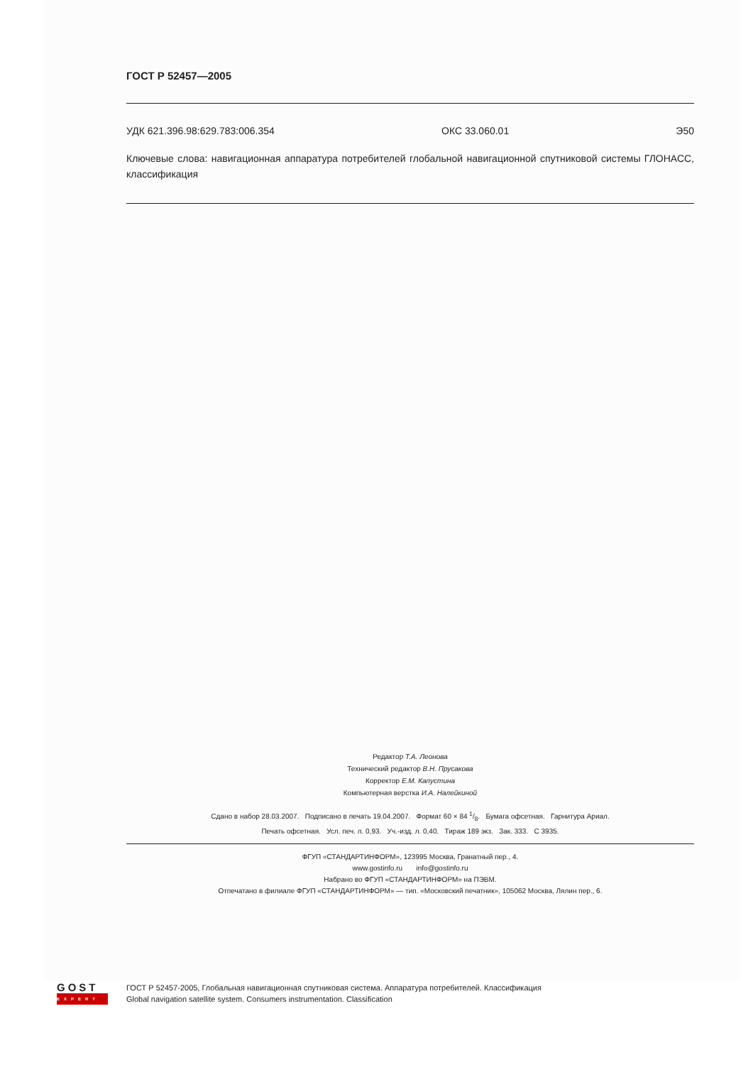ГОСТ Р 52457—2005
УДК 621.396.98:629.783:006.354 ОКС 33.060.01 Э50
Ключевые слова: навигационная аппаратура потребителей глобальной навигационной спутниковой системы ГЛОНАСС, классификация
Редактор Т.А. Леонова
Технический редактор В.Н. Прусакова
Корректор Е.М. Капустина
Компьютерная верстка И.А. Налейкиной
Сдано в набор 28.03.2007. Подписано в печать 19.04.2007. Формат 60 × 84 1/8. Бумага офсетная. Гарнитура Ариал.
Печать офсетная. Усл. печ. л. 0,93. Уч.-изд. л. 0,40. Тираж 189 экз. Зак. 333. С 3935.
ФГУП «СТАНДАРТИНФОРМ», 123995 Москва, Гранатный пер., 4.
www.gostinfo.ru info@gostinfo.ru
Набрано во ФГУП «СТАНДАРТИНФОРМ» на ПЭВМ.
Отпечатано в филиале ФГУП «СТАНДАРТИНФОРМ» — тип. «Московский печатник», 105062 Москва, Лялин пер., 6.
GOST
EXPERT
ГОСТ Р 52457-2005, Глобальная навигационная спутниковая система. Аппаратура потребителей. Классификация
Global navigation satellite system. Consumers instrumentation. Classification